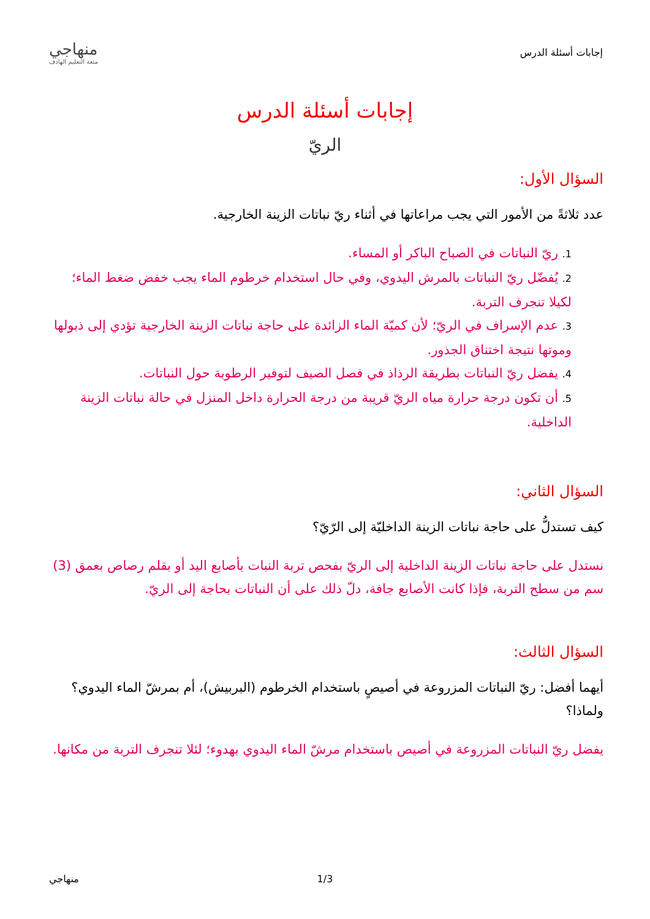إجابات أسئلة الدرس
منهاجي
متعة التعليم الهادف
إجابات أسئلة الدرس
الريّ
السؤال الأول:
عدد ثلاثةً من الأمور التي يجب مراعاتها في أثناء ريّ نباتات الزينة الخارجية.
1. ريّ النباتات في الصباح الباكر أو المساء.
2. يُفضّل ريّ النباتات بالمرش اليدوي، وفي حال استخدام خرطوم الماء يجب خفض ضغط الماء؛ لكيلا تنجرف التربة.
3. عدم الإسراف في الريّ؛ لأن كميّة الماء الزائدة على حاجة نباتات الزينة الخارجية تؤدي إلى ذبولها وموتها نتيجة اختناق الجذور.
4. يفضل ريّ النباتات بطريقة الرذاذ في فصل الصيف لتوفير الرطوبة حول النباتات.
5. أن تكون درجة حرارة مياه الريّ قريبة من درجة الحرارة داخل المنزل في حالة نباتات الزينة الداخلية.
السؤال الثاني:
كيف تستدلُّ على حاجة نباتات الزينة الداخليّة إلى الرّيّ؟
نستدل على حاجة نباتات الزينة الداخلية إلى الريّ بفحص تربة النبات بأصابع اليد أو بقلم رصاص بعمق (3) سم من سطح التربة، فإذا كانت الأصابع جافة، دلّ ذلك على أن النباتات بحاجة إلى الريّ.
السؤال الثالث:
أيهما أفضل: ريّ النباتات المزروعة في أصيصٍ باستخدام الخرطوم (البربيش)، أم بمرشّ الماء اليدوي؟ ولماذا؟
يفضل ريّ النباتات المزروعة في أصيص باستخدام مرشّ الماء اليدوي بهدوء؛ لئلا تنجرف التربة من مكانها.
منهاجي 1/3